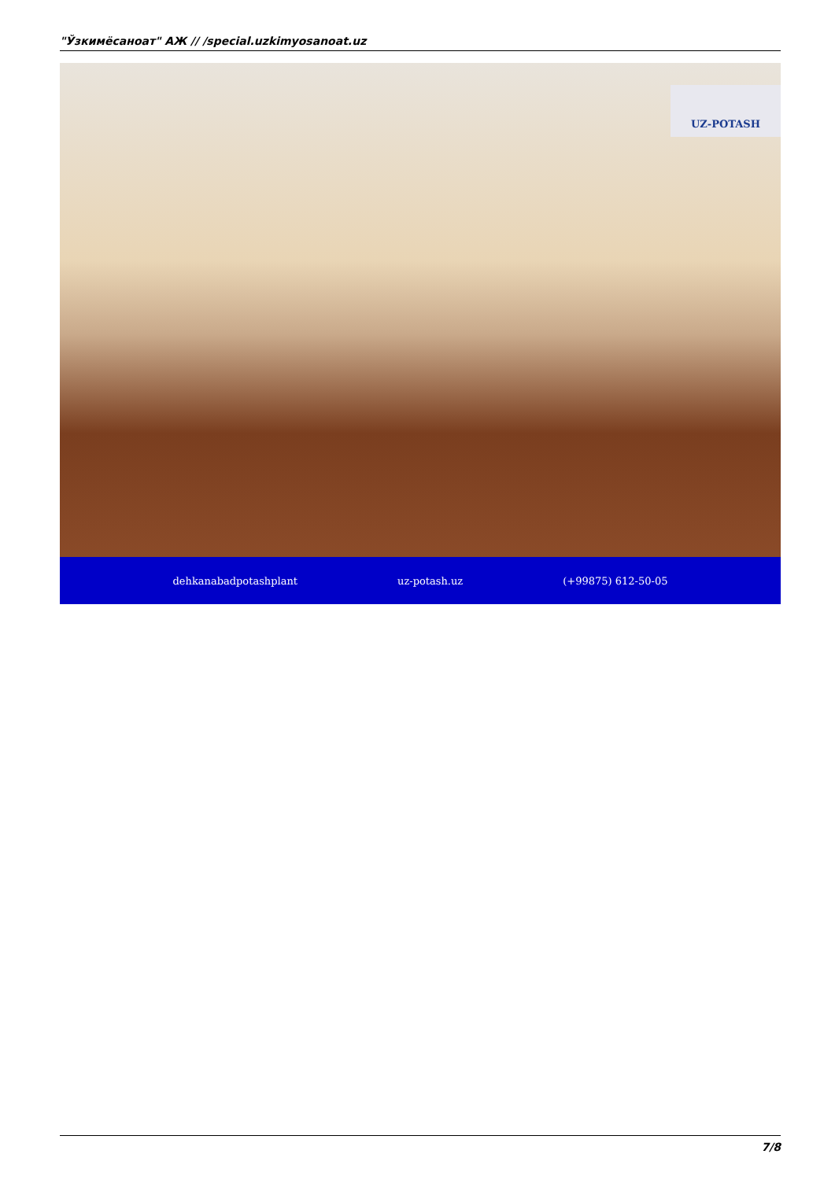"Ўзкимёсаноат" АЖ // /special.uzkimyosanoat.uz
UZ-POTASH
dehkanabadpotashplant uz-potash.uz (+99875) 612-50-05
7/8